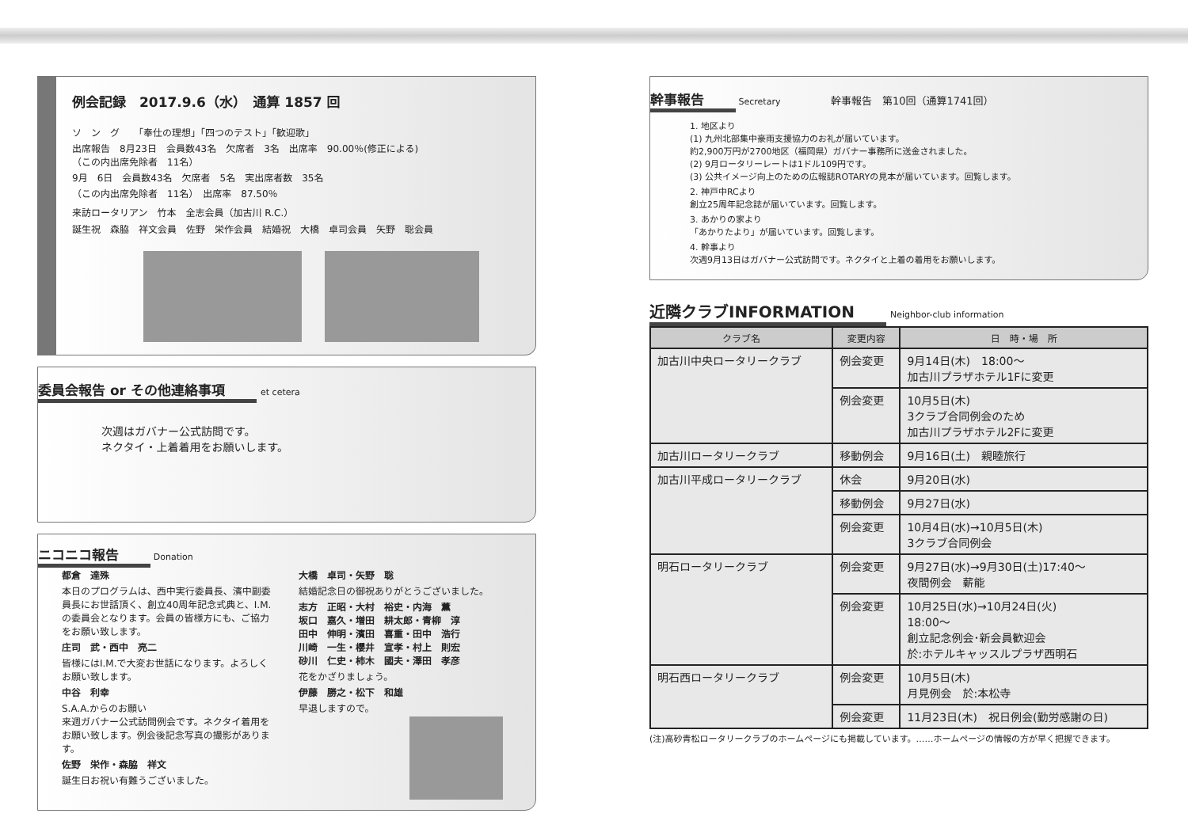例会記録　2017.9.6（水）　通算 1857 回
ソ　ン　グ　　「奉仕の理想」「四つのテスト」「歓迎歌」
出席報告　8月23日　会員数43名　欠席者　3名　出席率　90.00％(修正による)
（この内出席免除者　11名）
9月　6日　会員数43名　欠席者　5名　実出席者数　35名
（この内出席免除者　11名）　出席率　87.50％
来訪ロータリアン　竹本　全志会員（加古川 R.C.）
誕生祝　森脇　祥文会員　佐野　栄作会員　結婚祝　大橋　卓司会員　矢野　聡会員
委員会報告 or その他連絡事項
et cetera
次週はガバナー公式訪問です。
ネクタイ・上着着用をお願いします。
ニコニコ報告
Donation
都倉　達殊
本日のプログラムは、西中実行委員長、濱中副委員長にお世話頂く、創立40周年記念式典と、I.M.の委員会となります。会員の皆様方にも、ご協力をお願い致します。
庄司　武・西中　亮二
皆様にはI.M.で大変お世話になります。よろしくお願い致します。
中谷　利幸
S.A.A.からのお願い
来週ガバナー公式訪問例会です。ネクタイ着用をお願い致します。例会後記念写真の撮影があります。
佐野　栄作・森脇　祥文
誕生日お祝い有難うございました。
大橋　卓司・矢野　聡
結婚記念日の御祝ありがとうございました。
志方　正昭・大村　裕史・内海　薫
坂口　嘉久・増田　耕太郎・青柳　淳
田中　伸明・濱田　喜重・田中　浩行
川崎　一生・櫻井　宣孝・村上　則宏
砂川　仁史・柿木　國夫・澤田　孝彦
花をかざりましょう。
伊藤　勝之・松下　和雄
早退しますので。
幹事報告
Secretary 幹事報告　第10回（通算1741回）
1. 地区より
(1) 九州北部集中豪雨支援協力のお礼が届いています。
約2,900万円が2700地区（福岡県）ガバナー事務所に送金されました。
(2) 9月ロータリーレートは1ドル109円です。
(3) 公共イメージ向上のための広報誌ROTARYの見本が届いています。回覧します。
2. 神戸中RCより
創立25周年記念誌が届いています。回覧します。
3. あかりの家より
「あかりたより」が届いています。回覧します。
4. 幹事より
次週9月13日はガバナー公式訪問です。ネクタイと上着の着用をお願いします。
近隣クラブINFORMATION
Neighbor-club information
| クラブ名 | 変更内容 | 日 時・場 所 |
| --- | --- | --- |
| 加古川中央ロータリークラブ | 例会変更 | 9月14日(木) 18:00〜 加古川プラザホテル1Fに変更 |
| | 例会変更 | 10月5日(木) 3クラブ合同例会のため 加古川プラザホテル2Fに変更 |
| 加古川ロータリークラブ | 移動例会 | 9月16日(土) 親睦旅行 |
| 加古川平成ロータリークラブ | 休会 | 9月20日(水) |
| | 移動例会 | 9月27日(水) |
| | 例会変更 | 10月4日(水)→10月5日(木) 3クラブ合同例会 |
| 明石ロータリークラブ | 例会変更 | 9月27日(水)→9月30日(土)17:40〜 夜間例会 薪能 |
| | 例会変更 | 10月25日(水)→10月24日(火) 18:00〜 創立記念例会･新会員歓迎会 於:ホテルキャッスルプラザ西明石 |
| 明石西ロータリークラブ | 例会変更 | 10月5日(木) 月見例会 於:本松寺 |
| | 例会変更 | 11月23日(木) 祝日例会(勤労感謝の日) |
(注)高砂青松ロータリークラブのホームページにも掲載しています。……ホームページの情報の方が早く把握できます。